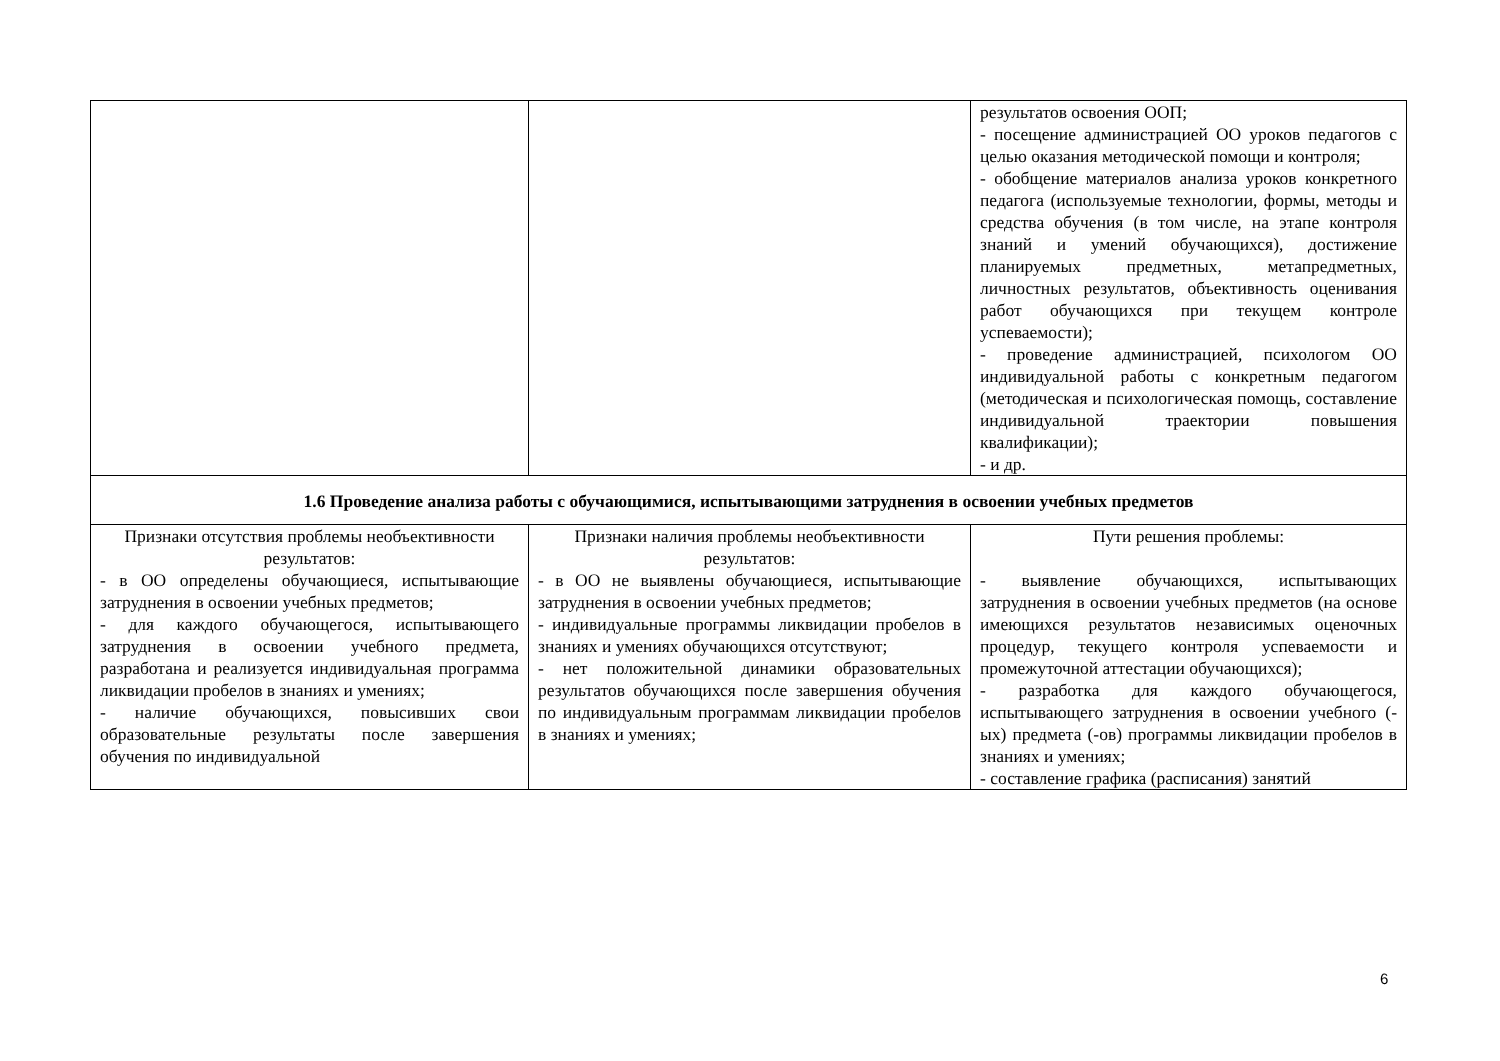| | | результатов освоения ООП; - посещение администрацией ОО уроков педагогов с целью оказания методической помощи и контроля; - обобщение материалов анализа уроков конкретного педагога (используемые технологии, формы, методы и средства обучения (в том числе, на этапе контроля знаний и умений обучающихся), достижение планируемых предметных, метапредметных, личностных результатов, объективность оценивания работ обучающихся при текущем контроле успеваемости); - проведение администрацией, психологом ОО индивидуальной работы с конкретным педагогом (методическая и психологическая помощь, составление индивидуальной траектории повышения квалификации); - и др. |
| 1.6 Проведение анализа работы с обучающимися, испытывающими затруднения в освоении учебных предметов | | |
| Признаки отсутствия проблемы необъективности результатов: - в ОО определены обучающиеся, испытывающие затруднения в освоении учебных предметов; - для каждого обучающегося, испытывающего затруднения в освоении учебного предмета, разработана и реализуется индивидуальная программа ликвидации пробелов в знаниях и умениях; - наличие обучающихся, повысивших свои образовательные результаты после завершения обучения по индивидуальной | Признаки наличия проблемы необъективности результатов: - в ОО не выявлены обучающиеся, испытывающие затруднения в освоении учебных предметов; - индивидуальные программы ликвидации пробелов в знаниях и умениях обучающихся отсутствуют; - нет положительной динамики образовательных результатов обучающихся после завершения обучения по индивидуальным программам ликвидации пробелов в знаниях и умениях; | Пути решения проблемы: - выявление обучающихся, испытывающих затруднения в освоении учебных предметов (на основе имеющихся результатов независимых оценочных процедур, текущего контроля успеваемости и промежуточной аттестации обучающихся); - разработка для каждого обучающегося, испытывающего затруднения в освоении учебного (-ых) предмета (-ов) программы ликвидации пробелов в знаниях и умениях; - составление графика (расписания) занятий |
6